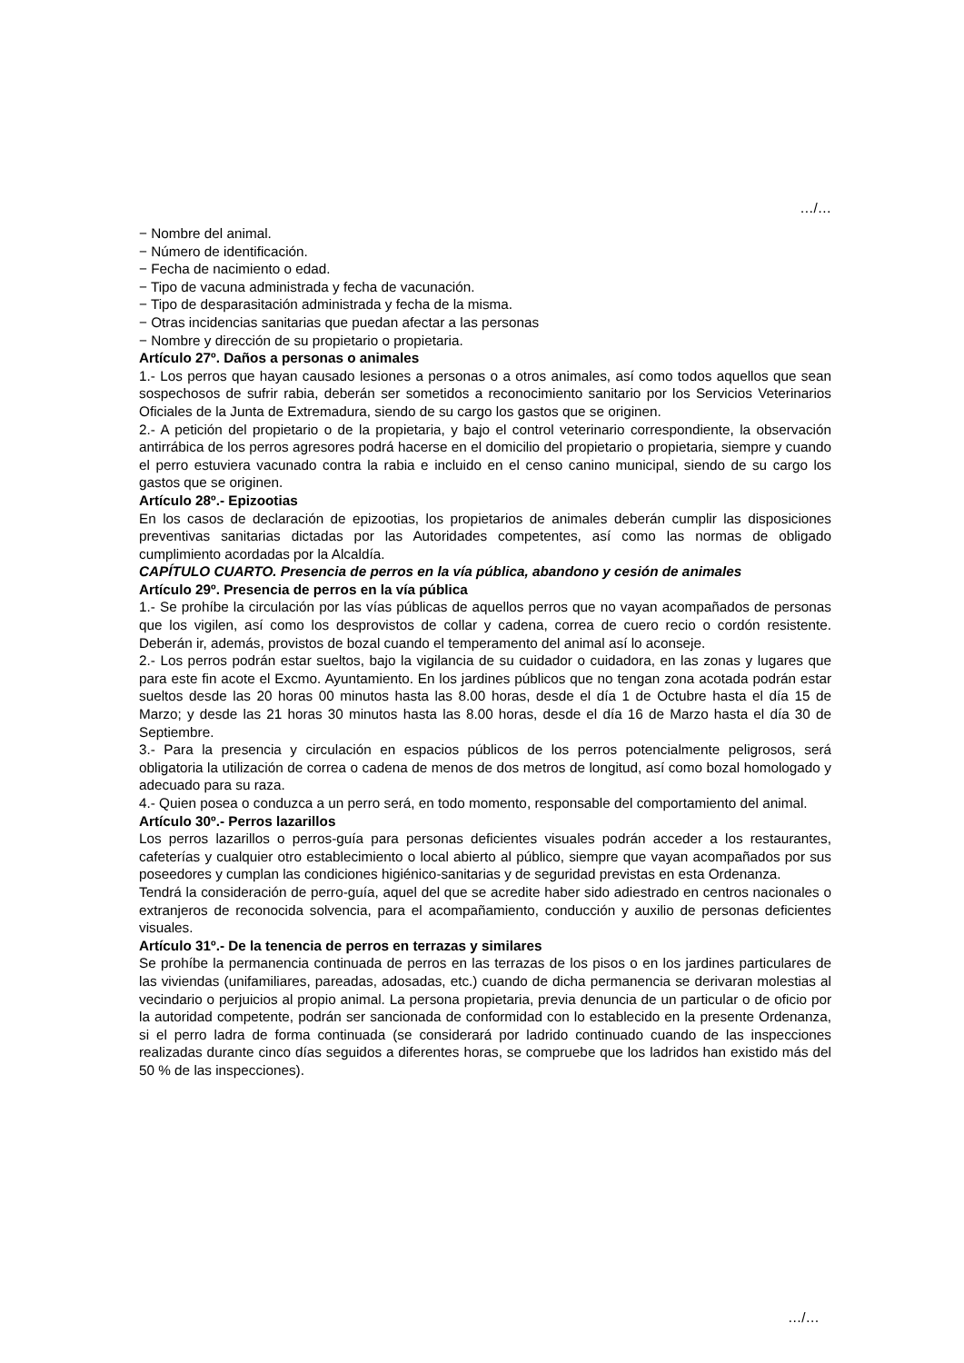…/…
− Nombre del animal.
− Número de identificación.
− Fecha de nacimiento o edad.
− Tipo de vacuna administrada y fecha de vacunación.
− Tipo de desparasitación administrada y fecha de la misma.
− Otras incidencias sanitarias que puedan afectar a las personas
− Nombre y dirección de su propietario o propietaria.
Artículo 27º. Daños a personas o animales
1.- Los perros que hayan causado lesiones a personas o a otros animales, así como todos aquellos que sean sospechosos de sufrir rabia, deberán ser sometidos a reconocimiento sanitario por los Servicios Veterinarios Oficiales de la Junta de Extremadura, siendo de su cargo los gastos que se originen.
2.- A petición del propietario o de la propietaria, y bajo el control veterinario correspondiente, la observación antirrábica de los perros agresores podrá hacerse en el domicilio del propietario o propietaria, siempre y cuando el perro estuviera vacunado contra la rabia e incluido en el censo canino municipal, siendo de su cargo los gastos que se originen.
Artículo 28º.- Epizootias
En los casos de declaración de epizootias, los propietarios de animales deberán cumplir las disposiciones preventivas sanitarias dictadas por las Autoridades competentes, así como las normas de obligado cumplimiento acordadas por la Alcaldía.
CAPÍTULO CUARTO. Presencia de perros en la vía pública, abandono y cesión de animales
Artículo 29º. Presencia de perros en la vía pública
1.- Se prohíbe la circulación por las vías públicas de aquellos perros que no vayan acompañados de personas que los vigilen, así como los desprovistos de collar y cadena, correa de cuero recio o cordón resistente. Deberán ir, además, provistos de bozal cuando el temperamento del animal así lo aconseje.
2.- Los perros podrán estar sueltos, bajo la vigilancia de su cuidador o cuidadora, en las zonas y lugares que para este fin acote el Excmo. Ayuntamiento. En los jardines públicos que no tengan zona acotada podrán estar sueltos desde las 20 horas 00 minutos hasta las 8.00 horas, desde el día 1 de Octubre hasta el día 15 de Marzo; y desde las 21 horas 30 minutos hasta las 8.00 horas, desde el día 16 de Marzo hasta el día 30 de Septiembre.
3.- Para la presencia y circulación en espacios públicos de los perros potencialmente peligrosos, será obligatoria la utilización de correa o cadena de menos de dos metros de longitud, así como bozal homologado y adecuado para su raza.
4.- Quien posea o conduzca a un perro será, en todo momento, responsable del comportamiento del animal.
Artículo 30º.- Perros lazarillos
Los perros lazarillos o perros-guía para personas deficientes visuales podrán acceder a los restaurantes, cafeterías y cualquier otro establecimiento o local abierto al público, siempre que vayan acompañados por sus poseedores y cumplan las condiciones higiénico-sanitarias y de seguridad previstas en esta Ordenanza.
Tendrá la consideración de perro-guía, aquel del que se acredite haber sido adiestrado en centros nacionales o extranjeros de reconocida solvencia, para el acompañamiento, conducción y auxilio de personas deficientes visuales.
Artículo 31º.- De la tenencia de perros en terrazas y similares
Se prohíbe la permanencia continuada de perros en las terrazas de los pisos o en los jardines particulares de las viviendas (unifamiliares, pareadas, adosadas, etc.) cuando de dicha permanencia se derivaran molestias al vecindario o perjuicios al propio animal. La persona propietaria, previa denuncia de un particular o de oficio por la autoridad competente, podrán ser sancionada de conformidad con lo establecido en la presente Ordenanza, si el perro ladra de forma continuada (se considerará por ladrido continuado cuando de las inspecciones realizadas durante cinco días seguidos a diferentes horas, se compruebe que los ladridos han existido más del 50 % de las inspecciones).
…/…